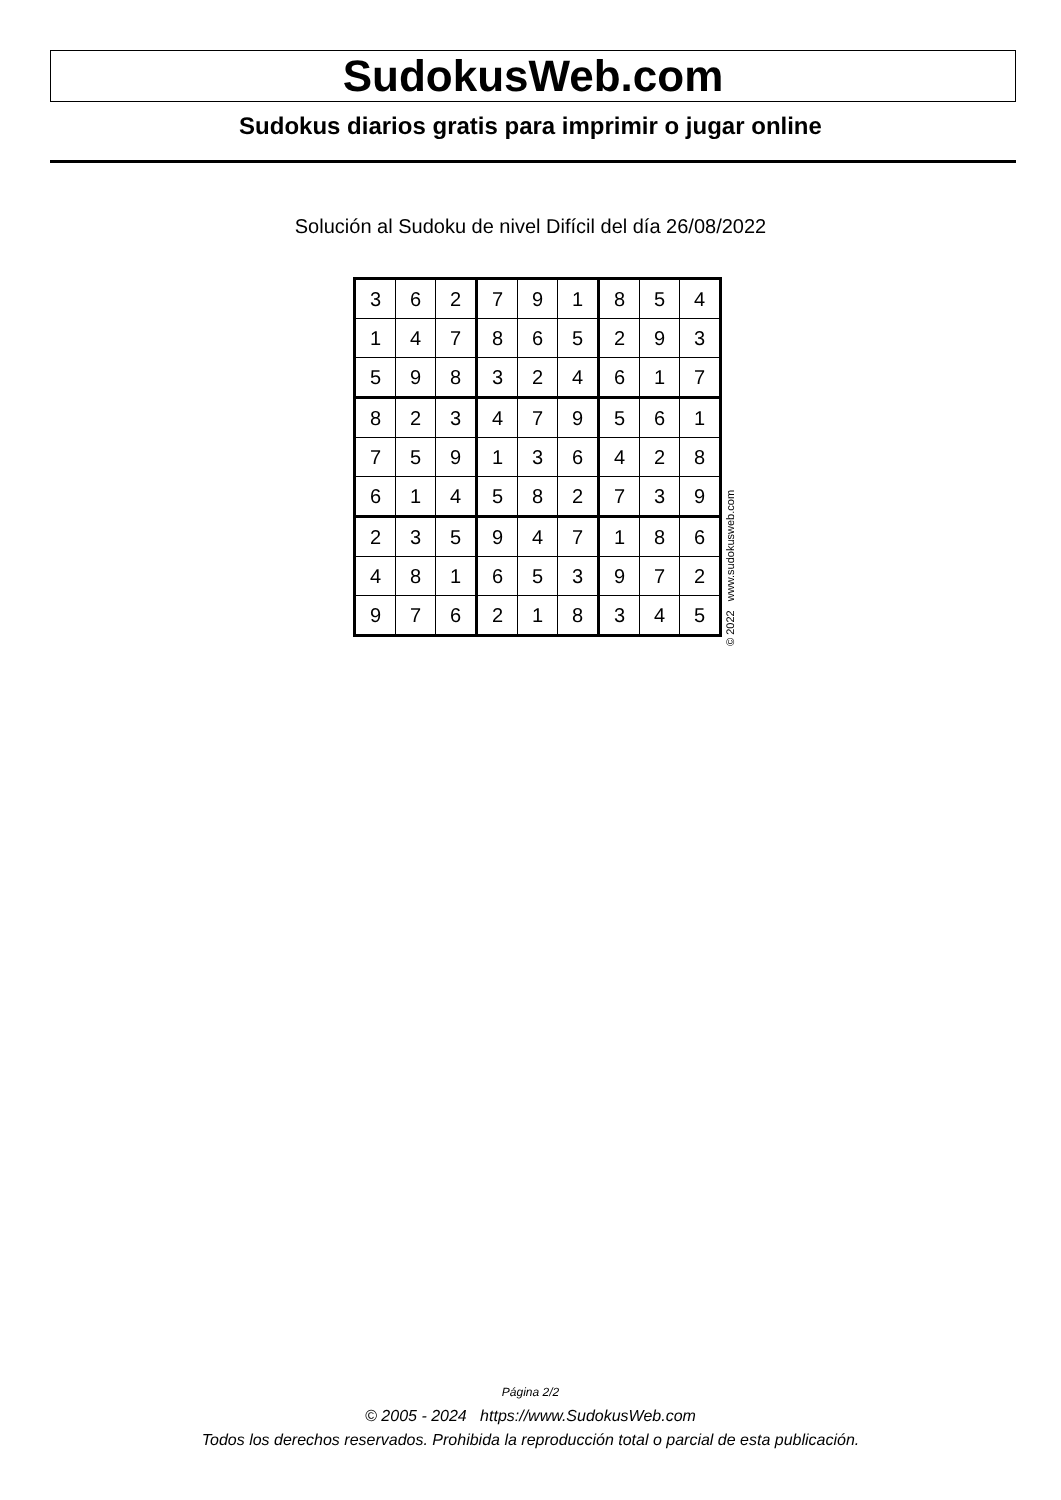SudokusWeb.com
Sudokus diarios gratis para imprimir o jugar online
Solución al Sudoku de nivel Difícil del día 26/08/2022
| 3 | 6 | 2 | 7 | 9 | 1 | 8 | 5 | 4 |
| 1 | 4 | 7 | 8 | 6 | 5 | 2 | 9 | 3 |
| 5 | 9 | 8 | 3 | 2 | 4 | 6 | 1 | 7 |
| 8 | 2 | 3 | 4 | 7 | 9 | 5 | 6 | 1 |
| 7 | 5 | 9 | 1 | 3 | 6 | 4 | 2 | 8 |
| 6 | 1 | 4 | 5 | 8 | 2 | 7 | 3 | 9 |
| 2 | 3 | 5 | 9 | 4 | 7 | 1 | 8 | 6 |
| 4 | 8 | 1 | 6 | 5 | 3 | 9 | 7 | 2 |
| 9 | 7 | 6 | 2 | 1 | 8 | 3 | 4 | 5 |
© 2022 www.sudokusweb.com
Página 2/2
© 2005 - 2024 https://www.SudokusWeb.com
Todos los derechos reservados. Prohibida la reproducción total o parcial de esta publicación.